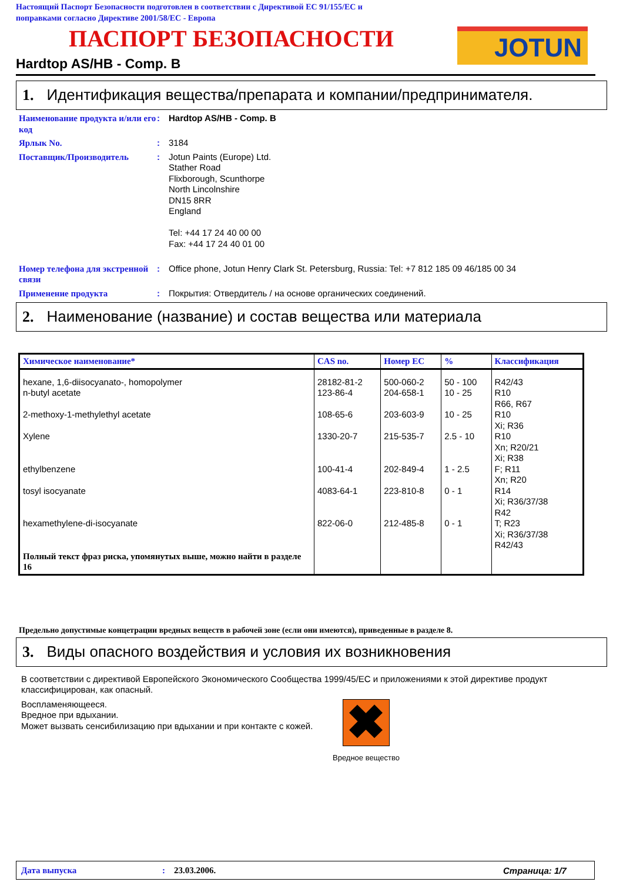Настоящий Паспорт Безопасности подготовлен в соответствии с Директивой ЕС 91/155/ЕС и
поправками согласно Директиве 2001/58/ЕС - Европа
ПАСПОРТ БЕЗОПАСНОСТИ JOTUN
Hardtop AS/HB - Comp. B
1. Идентификация вещества/препарата и компании/предпринимателя.
Наименование продукта и/или его код
: Hardtop AS/HB - Comp. B
Ярлык No. : 3184
Поставщик/Производитель : Jotun Paints (Europe) Ltd.
Stather Road
Flixborough, Scunthorpe
North Lincolnshire
DN15 8RR
England
Tel: +44 17 24 40 00 00
Fax: +44 17 24 40 01 00
Номер телефона для экстренной связи
: Office phone, Jotun Henry Clark St. Petersburg, Russia: Tel: +7 812 185 09 46/185 00 34
Применение продукта : Покрытия: Отвердитель / на основе органических соединений.
2. Наименование (название) и состав вещества или материала
| Химическое наименование* | CAS no. | Номер ЕС | % | Классификация |
| --- | --- | --- | --- | --- |
| hexane, 1,6-diisocyanato-, homopolymer n-butyl acetate 2-methoxy-1-methylethyl acetate Xylene ethylbenzene tosyl isocyanate hexamethylene-di-isocyanate Полный текст фраз риска, упомянутых выше, можно найти в разделе 16 | 28182-81-2 123-86-4 108-65-6 1330-20-7 100-41-4 4083-64-1 822-06-0 | 500-060-2 204-658-1 203-603-9 215-535-7 202-849-4 223-810-8 212-485-8 | 50 - 100 10 - 25 10 - 25 2.5 - 10 1 - 2.5 0 - 1 0 - 1 | R42/43 R10 R66, R67 R10 Xi; R36 R10 Xn; R20/21 Xi; R38 F; R11 Xn; R20 R14 Xi; R36/37/38 R42 T; R23 Xi; R36/37/38 R42/43 |
Предельно допустимые концетрации вредных веществ в рабочей зоне (если они имеются), приведенные в разделе 8.
3. Виды опасного воздействия и условия их возникновения
В соответствии с директивой Европейского Экономического Сообщества 1999/45/ЕС и приложениями к этой директиве продукт классифицирован, как опасный.
Воспламеняющееся.
Вредное при вдыхании.
Может вызвать сенсибилизацию при вдыхании и при контакте с кожей.
✖
Вредное вещество
Дата выпуска: 23.03.2006. Страница: 1/7